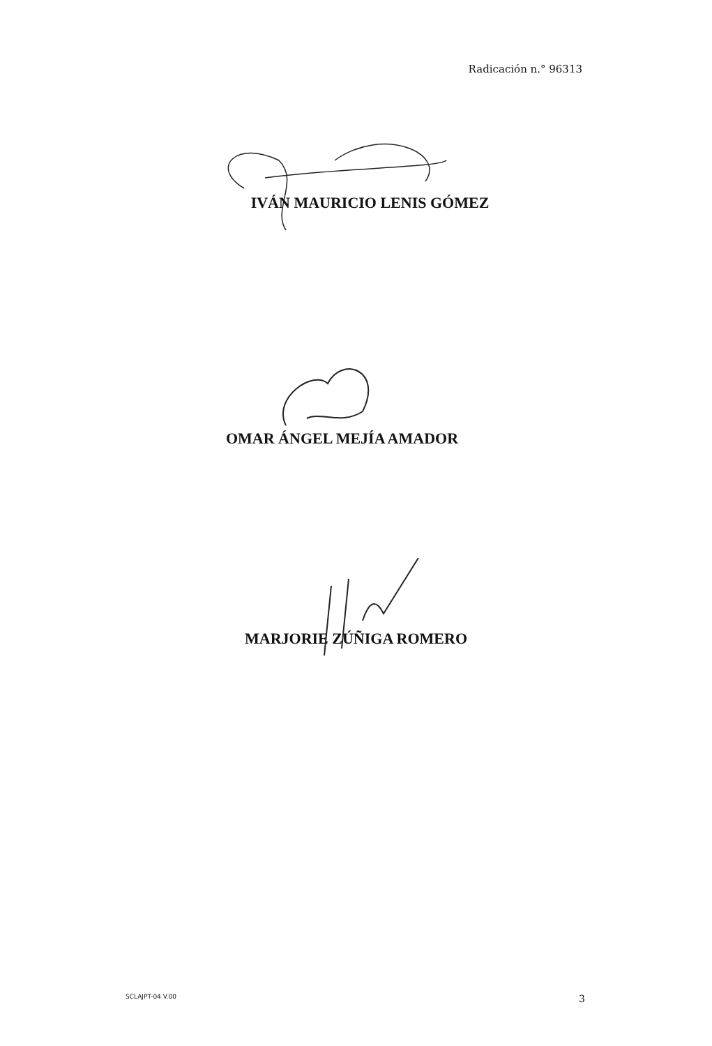Radicación n.° 96313
IVÁN MAURICIO LENIS GÓMEZ
OMAR ÁNGEL MEJÍA AMADOR
MARJORIE ZÚÑIGA ROMERO
SCLAJPT-04 V.00 3